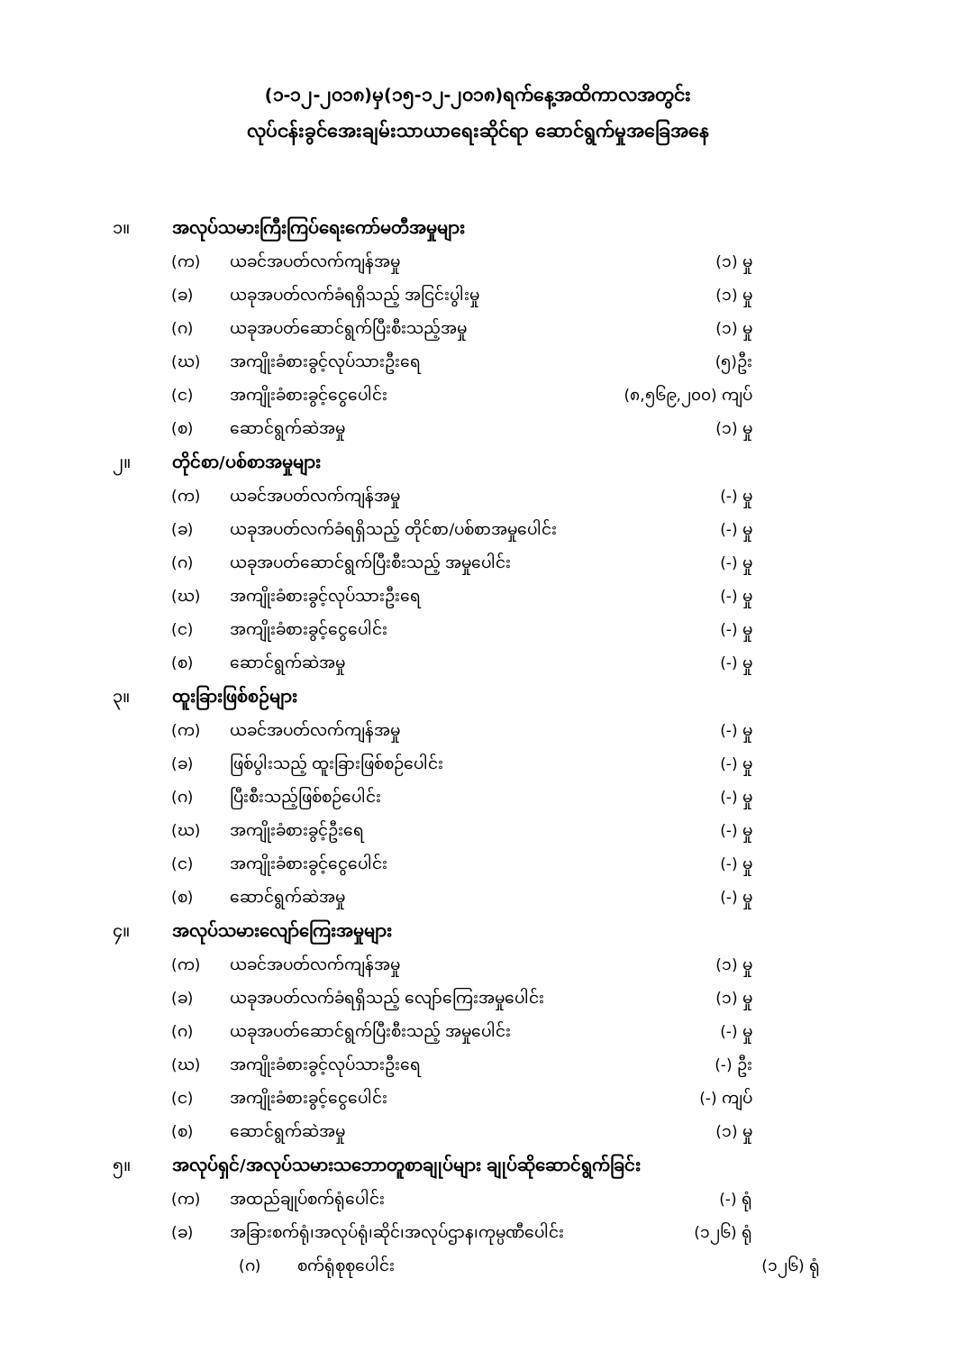(၁-၁၂-၂၀၁၈)မှ(၁၅-၁၂-၂၀၁၈)ရက်နေ့အထိကာလအတွင်း
လုပ်ငန်းခွင်အေးချမ်းသာယာရေးဆိုင်ရာ ဆောင်ရွက်မှုအခြေအနေ
၁။ အလုပ်သမားကြီးကြပ်ရေးကော်မတီအမှုများ
(က) ယခင်အပတ်လက်ကျန်အမှု (၁) မှု
(ခ) ယခုအပတ်လက်ခံရရှိသည့် အငြင်းပွါးမှု (၁) မှု
(ဂ) ယခုအပတ်ဆောင်ရွက်ပြီးစီးသည့်အမှု (၁) မှု
(ဃ) အကျိုးခံစားခွင့်လုပ်သားဦးရေ (၅)ဦး
(င) အကျိုးခံစားခွင့်ငွေပေါင်း (၈,၅၆၉,၂၀၀) ကျပ်
(စ) ဆောင်ရွက်ဆဲအမှု (၁) မှု
၂။ တိုင်စာ/ပစ်စာအမှုများ
(က) ယခင်အပတ်လက်ကျန်အမှု (-) မှု
(ခ) ယခုအပတ်လက်ခံရရှိသည့် တိုင်စာ/ပစ်စာအမှုပေါင်း (-) မှု
(ဂ) ယခုအပတ်ဆောင်ရွက်ပြီးစီးသည့် အမှုပေါင်း (-) မှု
(ဃ) အကျိုးခံစားခွင့်လုပ်သားဦးရေ (-) မှု
(င) အကျိုးခံစားခွင့်ငွေပေါင်း (-) မှု
(စ) ဆောင်ရွက်ဆဲအမှု (-) မှု
၃။ ထူးခြားဖြစ်စဉ်များ
(က) ယခင်အပတ်လက်ကျန်အမှု (-) မှု
(ခ) ဖြစ်ပွါးသည့် ထူးခြားဖြစ်စဉ်ပေါင်း (-) မှု
(ဂ) ပြီးစီးသည့်ဖြစ်စဉ်ပေါင်း (-) မှု
(ဃ) အကျိုးခံစားခွင့်ဦးရေ (-) မှု
(င) အကျိုးခံစားခွင့်ငွေပေါင်း (-) မှု
(စ) ဆောင်ရွက်ဆဲအမှု (-) မှု
၄။ အလုပ်သမားလျော်ကြေးအမှုများ
(က) ယခင်အပတ်လက်ကျန်အမှု (၁) မှု
(ခ) ယခုအပတ်လက်ခံရရှိသည့် လျော်ကြေးအမှုပေါင်း (၁) မှု
(ဂ) ယခုအပတ်ဆောင်ရွက်ပြီးစီးသည့် အမှုပေါင်း (-) မှု
(ဃ) အကျိုးခံစားခွင့်လုပ်သားဦးရေ (-) ဦး
(င) အကျိုးခံစားခွင့်ငွေပေါင်း (-) ကျပ်
(စ) ဆောင်ရွက်ဆဲအမှု (၁) မှု
၅။ အလုပ်ရှင်/အလုပ်သမားသဘောတူစာချုပ်များ ချုပ်ဆိုဆောင်ရွက်ခြင်း
(က) အထည်ချုပ်စက်ရုံပေါင်း (-) ရုံ
(ခ) အခြားစက်ရုံ၊အလုပ်ရုံ၊ဆိုင်၊အလုပ်ဌာန၊ကုမ္ပဏီပေါင်း (၁၂၆) ရုံ
(ဂ) စက်ရုံစုစုပေါင်း (၁၂၆) ရုံ